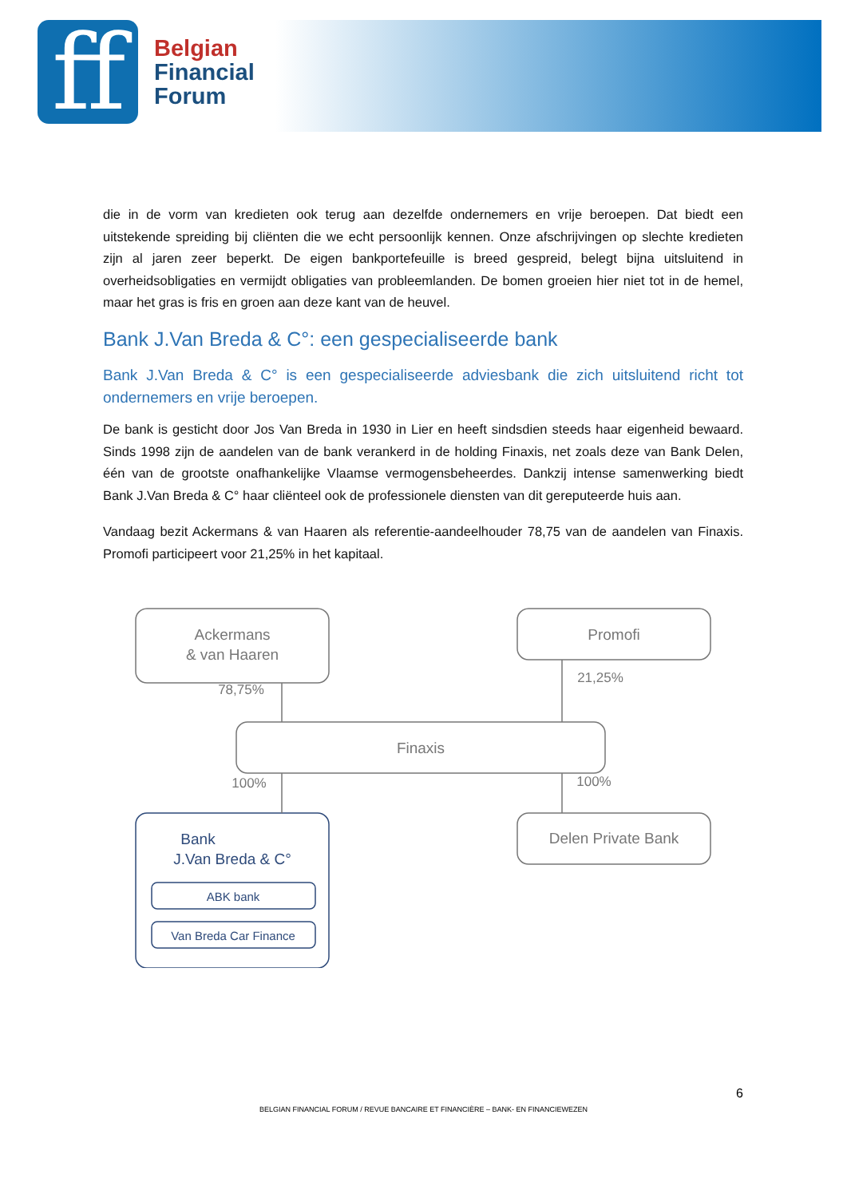ff
Belgian
Financial
Forum
die in de vorm van kredieten ook terug aan dezelfde ondernemers en vrije beroepen. Dat biedt een uitstekende spreiding bij cliënten die we echt persoonlijk kennen. Onze afschrijvingen op slechte kredieten zijn al jaren zeer beperkt. De eigen bankportefeuille is breed gespreid, belegt bijna uitsluitend in overheidsobligaties en vermijdt obligaties van probleemlanden. De bomen groeien hier niet tot in de hemel, maar het gras is fris en groen aan deze kant van de heuvel.
Bank J.Van Breda & C°: een gespecialiseerde bank
Bank J.Van Breda & C° is een gespecialiseerde adviesbank die zich uitsluitend richt tot ondernemers en vrije beroepen.
De bank is gesticht door Jos Van Breda in 1930 in Lier en heeft sindsdien steeds haar eigenheid bewaard. Sinds 1998 zijn de aandelen van de bank verankerd in de holding Finaxis, net zoals deze van Bank Delen, één van de grootste onafhankelijke Vlaamse vermogensbeheerdes. Dankzij intense samenwerking biedt Bank J.Van Breda & C° haar cliënteel ook de professionele diensten van dit gereputeerde huis aan.
Vandaag bezit Ackermans & van Haaren als referentie-aandeelhouder 78,75 van de aandelen van Finaxis. Promofi participeert voor 21,25% in het kapitaal.
Ackermans
& van Haaren
Promofi
Finaxis
Delen Private Bank
78,75%
21,25%
100%
100%
Bank
J.Van Breda & C°
ABK bank
Van Breda Car Finance
6
BELGIAN FINANCIAL FORUM / REVUE BANCAIRE ET FINANCIÈRE – BANK- EN FINANCIEWEZEN